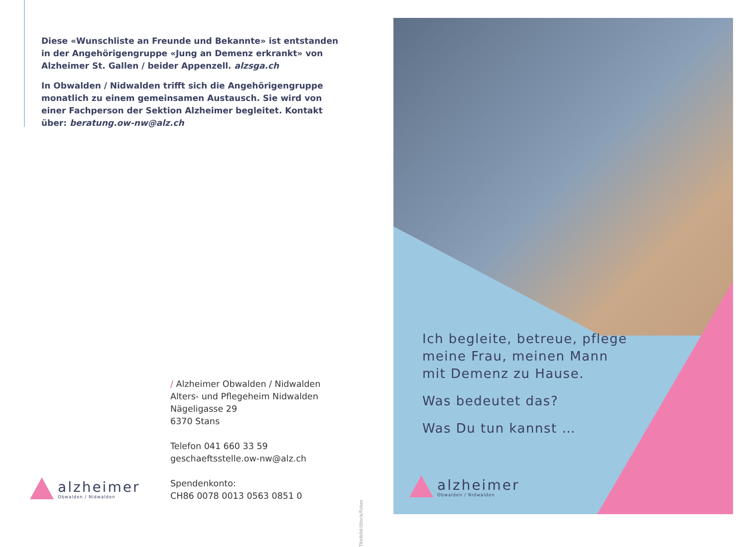Diese «Wunschliste an Freunde und Bekannte» ist entstanden in der Angehörigengruppe «Jung an Demenz erkrankt» von Alzheimer St. Gallen / beider Appenzell. alzsga.ch
In Obwalden / Nidwalden trifft sich die Angehörigengruppe monatlich zu einem gemeinsamen Austausch. Sie wird von einer Fachperson der Sektion Alzheimer begleitet. Kontakt über: beratung.ow-nw@alz.ch
/ Alzheimer Obwalden / Nidwalden
Alters- und Pflegeheim Nidwalden
Nägeligasse 29
6370 Stans
Telefon 041 660 33 59
geschaeftsstelle.ow-nw@alz.ch
Spendenkonto:
CH86 0078 0013 0563 0851 0
alzheimer
Obwalden / Nidwalden
Titelbild:iStock/fizkes
Ich begleite, betreue, pflege
meine Frau, meinen Mann
mit Demenz zu Hause.
Was bedeutet das?
Was Du tun kannst …
alzheimer
Obwalden / Nidwalden